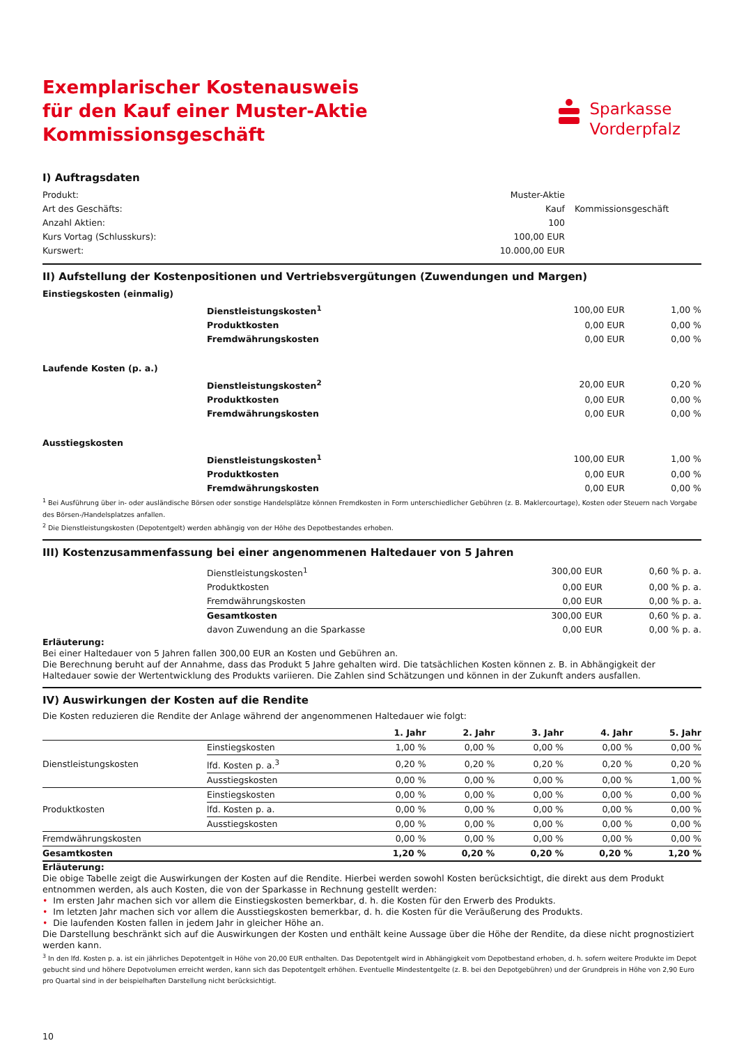Exemplarischer Kostenausweis
für den Kauf einer Muster-Aktie
Kommissionsgeschäft
Sparkasse
Vorderpfalz
I) Auftragsdaten
| Produkt: | Muster-Aktie | |
| Art des Geschäfts: | Kauf | Kommissionsgeschäft |
| Anzahl Aktien: | 100 | |
| Kurs Vortag (Schlusskurs): | 100,00 EUR | |
| Kurswert: | 10.000,00 EUR | |
II) Aufstellung der Kostenpositionen und Vertriebsvergütungen (Zuwendungen und Margen)
| Einstiegskosten (einmalig) | | | |
| | Dienstleistungskosten<sup>1</sup> | 100,00 EUR | 1,00 % |
| | Produktkosten | 0,00 EUR | 0,00 % |
| | Fremdwährungskosten | 0,00 EUR | 0,00 % |
| Laufende Kosten (p. a.) | | | |
| | Dienstleistungskosten<sup>2</sup> | 20,00 EUR | 0,20 % |
| | Produktkosten | 0,00 EUR | 0,00 % |
| | Fremdwährungskosten | 0,00 EUR | 0,00 % |
| Ausstiegskosten | | | |
| | Dienstleistungskosten<sup>1</sup> | 100,00 EUR | 1,00 % |
| | Produktkosten | 0,00 EUR | 0,00 % |
| | Fremdwährungskosten | 0,00 EUR | 0,00 % |
<sup>1</sup> Bei Ausführung über in- oder ausländische Börsen oder sonstige Handelsplätze können Fremdkosten in Form unterschiedlicher Gebühren (z. B. Maklercourtage), Kosten oder Steuern nach Vorgabe des Börsen-/Handelsplatzes anfallen.
<sup>2</sup> Die Dienstleistungskosten (Depotentgelt) werden abhängig von der Höhe des Depotbestandes erhoben.
III) Kostenzusammenfassung bei einer angenommenen Haltedauer von 5 Jahren
| | Dienstleistungskosten<sup>1</sup> | 300,00 EUR | 0,60 % p. a. |
| | Produktkosten | 0,00 EUR | 0,00 % p. a. |
| | Fremdwährungskosten | 0,00 EUR | 0,00 % p. a. |
| | Gesamtkosten | 300,00 EUR | 0,60 % p. a. |
| | davon Zuwendung an die Sparkasse | 0,00 EUR | 0,00 % p. a. |
Erläuterung:
Bei einer Haltedauer von 5 Jahren fallen 300,00 EUR an Kosten und Gebühren an.
Die Berechnung beruht auf der Annahme, dass das Produkt 5 Jahre gehalten wird. Die tatsächlichen Kosten können z. B. in Abhängigkeit der Haltedauer sowie der Wertentwicklung des Produkts variieren. Die Zahlen sind Schätzungen und können in der Zukunft anders ausfallen.
IV) Auswirkungen der Kosten auf die Rendite
Die Kosten reduzieren die Rendite der Anlage während der angenommenen Haltedauer wie folgt:
| | | 1. Jahr | 2. Jahr | 3. Jahr | 4. Jahr | 5. Jahr |
| --- | --- | --- | --- | --- | --- | --- |
| Dienstleistungskosten | Einstiegskosten | 1,00 % | 0,00 % | 0,00 % | 0,00 % | 0,00 % |
| | lfd. Kosten p. a.<sup>3</sup> | 0,20 % | 0,20 % | 0,20 % | 0,20 % | 0,20 % |
| | Ausstiegskosten | 0,00 % | 0,00 % | 0,00 % | 0,00 % | 1,00 % |
| Produktkosten | Einstiegskosten | 0,00 % | 0,00 % | 0,00 % | 0,00 % | 0,00 % |
| | lfd. Kosten p. a. | 0,00 % | 0,00 % | 0,00 % | 0,00 % | 0,00 % |
| | Ausstiegskosten | 0,00 % | 0,00 % | 0,00 % | 0,00 % | 0,00 % |
| Fremdwährungskosten | | 0,00 % | 0,00 % | 0,00 % | 0,00 % | 0,00 % |
| Gesamtkosten | | 1,20 % | 0,20 % | 0,20 % | 0,20 % | 1,20 % |
Erläuterung:
Die obige Tabelle zeigt die Auswirkungen der Kosten auf die Rendite. Hierbei werden sowohl Kosten berücksichtigt, die direkt aus dem Produkt entnommen werden, als auch Kosten, die von der Sparkasse in Rechnung gestellt werden:
• Im ersten Jahr machen sich vor allem die Einstiegskosten bemerkbar, d. h. die Kosten für den Erwerb des Produkts.
• Im letzten Jahr machen sich vor allem die Ausstiegskosten bemerkbar, d. h. die Kosten für die Veräußerung des Produkts.
• Die laufenden Kosten fallen in jedem Jahr in gleicher Höhe an.
Die Darstellung beschränkt sich auf die Auswirkungen der Kosten und enthält keine Aussage über die Höhe der Rendite, da diese nicht prognostiziert werden kann.
<sup>3</sup> In den lfd. Kosten p. a. ist ein jährliches Depotentgelt in Höhe von 20,00 EUR enthalten. Das Depotentgelt wird in Abhängigkeit vom Depotbestand erhoben, d. h. sofern weitere Produkte im Depot gebucht sind und höhere Depotvolumen erreicht werden, kann sich das Depotentgelt erhöhen. Eventuelle Mindestentgelte (z. B. bei den Depotgebühren) und der Grundpreis in Höhe von 2,90 Euro pro Quartal sind in der beispielhaften Darstellung nicht berücksichtigt.
10